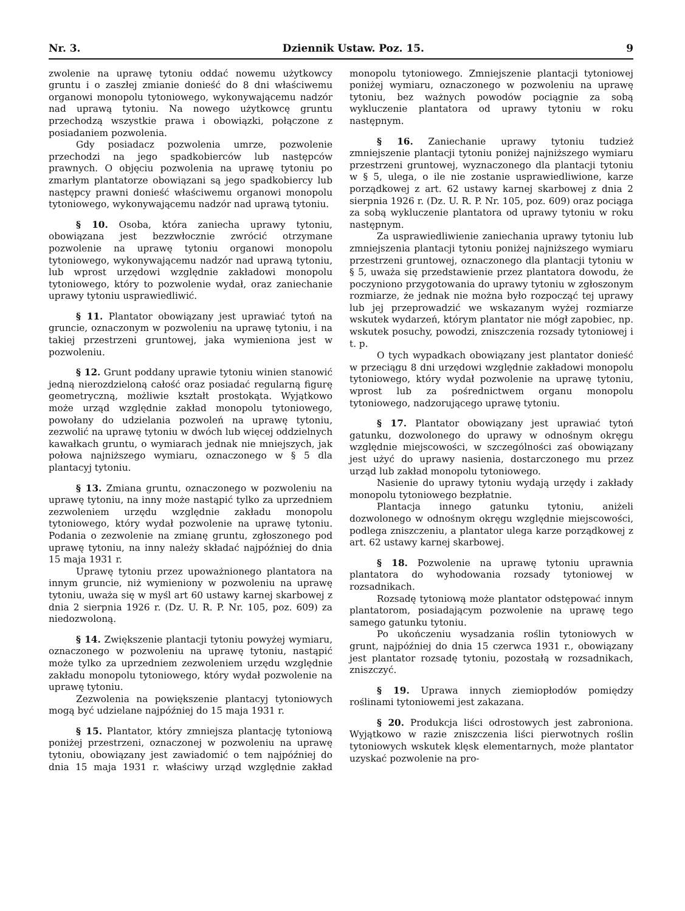Nr. 3. Dziennik Ustaw. Poz. 15. 9
zwolenie na uprawę tytoniu oddać nowemu użytkowcy gruntu i o zaszłej zmianie donieść do 8 dni właściwemu organowi monopolu tytoniowego, wykonywającemu nadzór nad uprawą tytoniu. Na nowego użytkowcę gruntu przechodzą wszystkie prawa i obowiązki, połączone z posiadaniem pozwolenia.
Gdy posiadacz pozwolenia umrze, pozwolenie przechodzi na jego spadkobierców lub następców prawnych. O objęciu pozwolenia na uprawę tytoniu po zmarłym plantatorze obowiązani są jego spadkobiercy lub następcy prawni donieść właściwemu organowi monopolu tytoniowego, wykonywającemu nadzór nad uprawą tytoniu.
§ 10. Osoba, która zaniecha uprawy tytoniu, obowiązana jest bezzwłocznie zwrócić otrzymane pozwolenie na uprawę tytoniu organowi monopolu tytoniowego, wykonywającemu nadzór nad uprawą tytoniu, lub wprost urzędowi względnie zakładowi monopolu tytoniowego, który to pozwolenie wydał, oraz zaniechanie uprawy tytoniu usprawiedliwić.
§ 11. Plantator obowiązany jest uprawiać tytoń na gruncie, oznaczonym w pozwoleniu na uprawę tytoniu, i na takiej przestrzeni gruntowej, jaka wymieniona jest w pozwoleniu.
§ 12. Grunt poddany uprawie tytoniu winien stanowić jedną nierozdzieloną całość oraz posiadać regularną figurę geometryczną, możliwie kształt prostokąta. Wyjątkowo może urząd względnie zakład monopolu tytoniowego, powołany do udzielania pozwoleń na uprawę tytoniu, zezwolić na uprawę tytoniu w dwóch lub więcej oddzielnych kawałkach gruntu, o wymiarach jednak nie mniejszych, jak połowa najniższego wymiaru, oznaczonego w § 5 dla plantacyj tytoniu.
§ 13. Zmiana gruntu, oznaczonego w pozwoleniu na uprawę tytoniu, na inny może nastąpić tylko za uprzedniem zezwoleniem urzędu względnie zakładu monopolu tytoniowego, który wydał pozwolenie na uprawę tytoniu. Podania o zezwolenie na zmianę gruntu, zgłoszonego pod uprawę tytoniu, na inny należy składać najpóźniej do dnia 15 maja 1931 r.
Uprawę tytoniu przez upoważnionego plantatora na innym gruncie, niż wymieniony w pozwoleniu na uprawę tytoniu, uważa się w myśl art 60 ustawy karnej skarbowej z dnia 2 sierpnia 1926 r. (Dz. U. R. P. Nr. 105, poz. 609) za niedozwoloną.
§ 14. Zwiększenie plantacji tytoniu powyżej wymiaru, oznaczonego w pozwoleniu na uprawę tytoniu, nastąpić może tylko za uprzedniem zezwoleniem urzędu względnie zakładu monopolu tytoniowego, który wydał pozwolenie na uprawę tytoniu.
Zezwolenia na powiększenie plantacyj tytoniowych mogą być udzielane najpóźniej do 15 maja 1931 r.
§ 15. Plantator, który zmniejsza plantację tytoniową poniżej przestrzeni, oznaczonej w pozwoleniu na uprawę tytoniu, obowiązany jest zawiadomić o tem najpóźniej do dnia 15 maja 1931 r. właściwy urząd względnie zakład monopolu tytoniowego. Zmniejszenie plantacji tytoniowej poniżej wymiaru, oznaczonego w pozwoleniu na uprawę tytoniu, bez ważnych powodów pociągnie za sobą wykluczenie plantatora od uprawy tytoniu w roku następnym.
§ 16. Zaniechanie uprawy tytoniu tudzież zmniejszenie plantacji tytoniu poniżej najniższego wymiaru przestrzeni gruntowej, wyznaczonego dla plantacji tytoniu w § 5, ulega, o ile nie zostanie usprawiedliwione, karze porządkowej z art. 62 ustawy karnej skarbowej z dnia 2 sierpnia 1926 r. (Dz. U. R. P. Nr. 105, poz. 609) oraz pociąga za sobą wykluczenie plantatora od uprawy tytoniu w roku następnym.
Za usprawiedliwienie zaniechania uprawy tytoniu lub zmniejszenia plantacji tytoniu poniżej najniższego wymiaru przestrzeni gruntowej, oznaczonego dla plantacji tytoniu w § 5, uważa się przedstawienie przez plantatora dowodu, że poczyniono przygotowania do uprawy tytoniu w zgłoszonym rozmiarze, że jednak nie można było rozpocząć tej uprawy lub jej przeprowadzić we wskazanym wyżej rozmiarze wskutek wydarzeń, którym plantator nie mógł zapobiec, np. wskutek posuchy, powodzi, zniszczenia rozsady tytoniowej i t. p.
O tych wypadkach obowiązany jest plantator donieść w przeciągu 8 dni urzędowi względnie zakładowi monopolu tytoniowego, który wydał pozwolenie na uprawę tytoniu, wprost lub za pośrednictwem organu monopolu tytoniowego, nadzorującego uprawę tytoniu.
§ 17. Plantator obowiązany jest uprawiać tytoń gatunku, dozwolonego do uprawy w odnośnym okręgu względnie miejscowości, w szczególności zaś obowiązany jest użyć do uprawy nasienia, dostarczonego mu przez urząd lub zakład monopolu tytoniowego.
Nasienie do uprawy tytoniu wydają urzędy i zakłady monopolu tytoniowego bezpłatnie.
Plantacja innego gatunku tytoniu, aniżeli dozwolonego w odnośnym okręgu względnie miejscowości, podlega zniszczeniu, a plantator ulega karze porządkowej z art. 62 ustawy karnej skarbowej.
§ 18. Pozwolenie na uprawę tytoniu uprawnia plantatora do wyhodowania rozsady tytoniowej w rozsadnikach.
Rozsadę tytoniową może plantator odstępować innym plantatorom, posiadającym pozwolenie na uprawę tego samego gatunku tytoniu.
Po ukończeniu wysadzania roślin tytoniowych w grunt, najpóźniej do dnia 15 czerwca 1931 r., obowiązany jest plantator rozsadę tytoniu, pozostałą w rozsadnikach, zniszczyć.
§ 19. Uprawa innych ziemiopłodów pomiędzy roślinami tytoniowemi jest zakazana.
§ 20. Produkcja liści odrostowych jest zabroniona. Wyjątkowo w razie zniszczenia liści pierwotnych roślin tytoniowych wskutek klęsk elementarnych, może plantator uzyskać pozwolenie na pro-